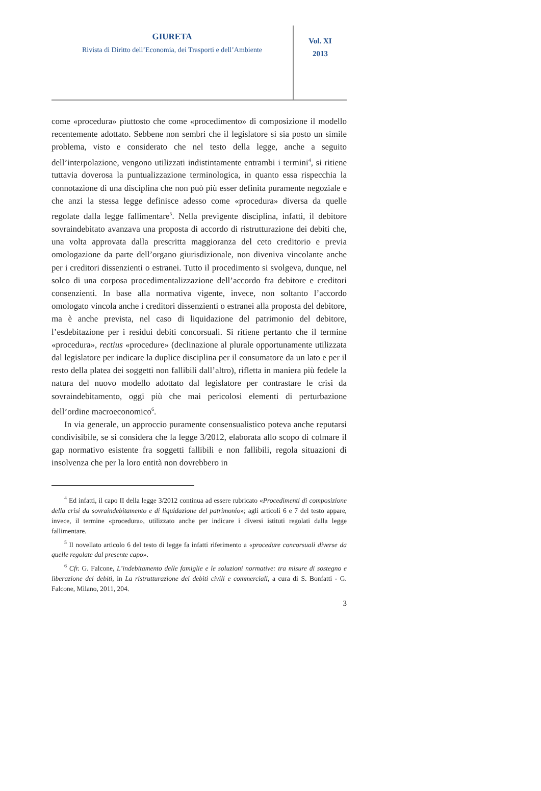GIURETA
Rivista di Diritto dell’Economia, dei Trasporti e dell’Ambiente
Vol. XI
2013
come «procedura» piuttosto che come «procedimento» di composizione il modello recentemente adottato. Sebbene non sembri che il legislatore si sia posto un simile problema, visto e considerato che nel testo della legge, anche a seguito dell’interpolazione, vengono utilizzati indistintamente entrambi i termini<sup>4</sup>, si ritiene tuttavia doverosa la puntualizzazione terminologica, in quanto essa rispecchia la connotazione di una disciplina che non può più esser definita puramente negoziale e che anzi la stessa legge definisce adesso come «procedura» diversa da quelle regolate dalla legge fallimentare<sup>5</sup>. Nella previgente disciplina, infatti, il debitore sovraindebitato avanzava una proposta di accordo di ristrutturazione dei debiti che, una volta approvata dalla prescritta maggioranza del ceto creditorio e previa omologazione da parte dell’organo giurisdizionale, non diveniva vincolante anche per i creditori dissenzienti o estranei. Tutto il procedimento si svolgeva, dunque, nel solco di una corposa procedimentalizzazione dell’accordo fra debitore e creditori consenzienti. In base alla normativa vigente, invece, non soltanto l’accordo omologato vincola anche i creditori dissenzienti o estranei alla proposta del debitore, ma è anche prevista, nel caso di liquidazione del patrimonio del debitore, l’esdebitazione per i residui debiti concorsuali. Si ritiene pertanto che il termine «procedura», rectius «procedure» (declinazione al plurale opportunamente utilizzata dal legislatore per indicare la duplice disciplina per il consumatore da un lato e per il resto della platea dei soggetti non fallibili dall’altro), rifletta in maniera più fedele la natura del nuovo modello adottato dal legislatore per contrastare le crisi da sovraindebitamento, oggi più che mai pericolosi elementi di perturbazione dell’ordine macroeconomico<sup>6</sup>.
In via generale, un approccio puramente consensualistico poteva anche reputarsi condivisibile, se si considera che la legge 3/2012, elaborata allo scopo di colmare il gap normativo esistente fra soggetti fallibili e non fallibili, regola situazioni di insolvenza che per la loro entità non dovrebbero in
<sup>4</sup> Ed infatti, il capo II della legge 3/2012 continua ad essere rubricato «Procedimenti di composizione della crisi da sovraindebitamento e di liquidazione del patrimonio»; agli articoli 6 e 7 del testo appare, invece, il termine «procedura», utilizzato anche per indicare i diversi istituti regolati dalla legge fallimentare.
<sup>5</sup> Il novellato articolo 6 del testo di legge fa infatti riferimento a «procedure concorsuali diverse da quelle regolate dal presente capo».
<sup>6</sup> Cfr. G. Falcone, L’indebitamento delle famiglie e le soluzioni normative: tra misure di sostegno e liberazione dei debiti, in La ristrutturazione dei debiti civili e commerciali, a cura di S. Bonfatti - G. Falcone, Milano, 2011, 204.
3